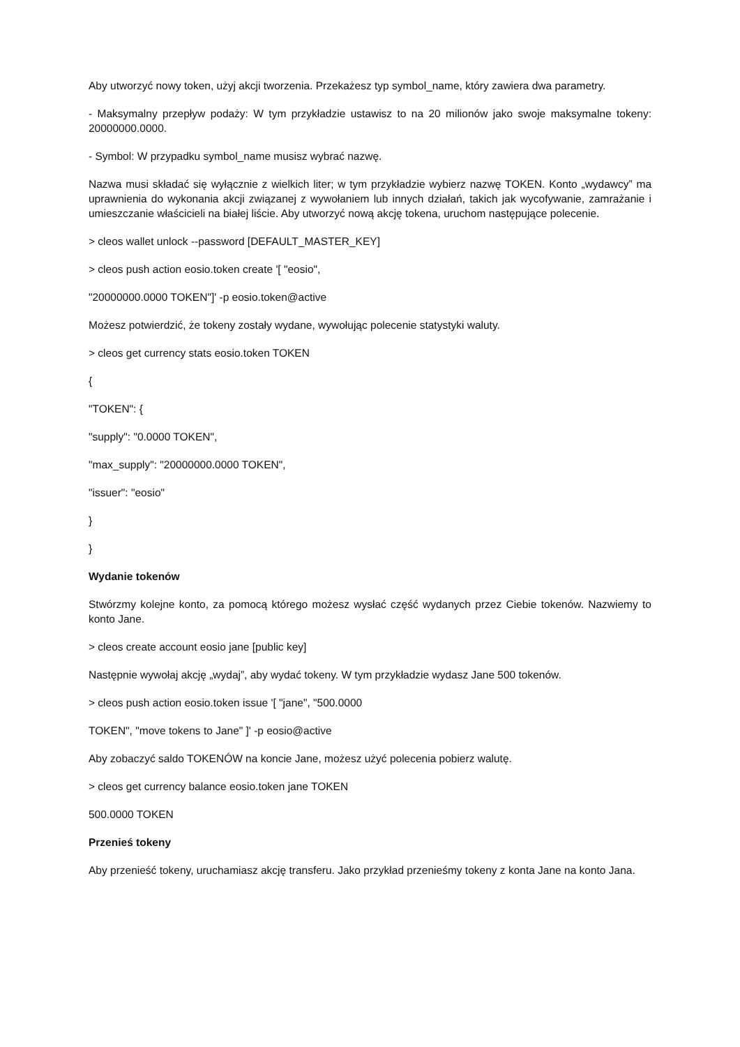Aby utworzyć nowy token, użyj akcji tworzenia. Przekażesz typ symbol_name, który zawiera dwa parametry.
- Maksymalny przepływ podaży: W tym przykładzie ustawisz to na 20 milionów jako swoje maksymalne tokeny: 20000000.0000.
- Symbol: W przypadku symbol_name musisz wybrać nazwę.
Nazwa musi składać się wyłącznie z wielkich liter; w tym przykładzie wybierz nazwę TOKEN. Konto „wydawcy” ma uprawnienia do wykonania akcji związanej z wywołaniem lub innych działań, takich jak wycofywanie, zamrażanie i umieszczanie właścicieli na białej liście. Aby utworzyć nową akcję tokena, uruchom następujące polecenie.
> cleos wallet unlock --password [DEFAULT_MASTER_KEY]
> cleos push action eosio.token create '[ "eosio",
"20000000.0000 TOKEN"]' -p eosio.token@active
Możesz potwierdzić, że tokeny zostały wydane, wywołując polecenie statystyki waluty.
> cleos get currency stats eosio.token TOKEN
{
"TOKEN": {
"supply": "0.0000 TOKEN",
"max_supply": "20000000.0000 TOKEN",
"issuer": "eosio"
}
}
Wydanie tokenów
Stwórzmy kolejne konto, za pomocą którego możesz wysłać część wydanych przez Ciebie tokenów. Nazwiemy to konto Jane.
> cleos create account eosio jane [public key]
Następnie wywołaj akcję „wydaj”, aby wydać tokeny. W tym przykładzie wydasz Jane 500 tokenów.
> cleos push action eosio.token issue '[ "jane", "500.0000
TOKEN", "move tokens to Jane" ]' -p eosio@active
Aby zobaczyć saldo TOKENÓW na koncie Jane, możesz użyć polecenia pobierz walutę.
> cleos get currency balance eosio.token jane TOKEN
500.0000 TOKEN
Przenieś tokeny
Aby przenieść tokeny, uruchamiasz akcję transferu. Jako przykład przenieśmy tokeny z konta Jane na konto Jana.